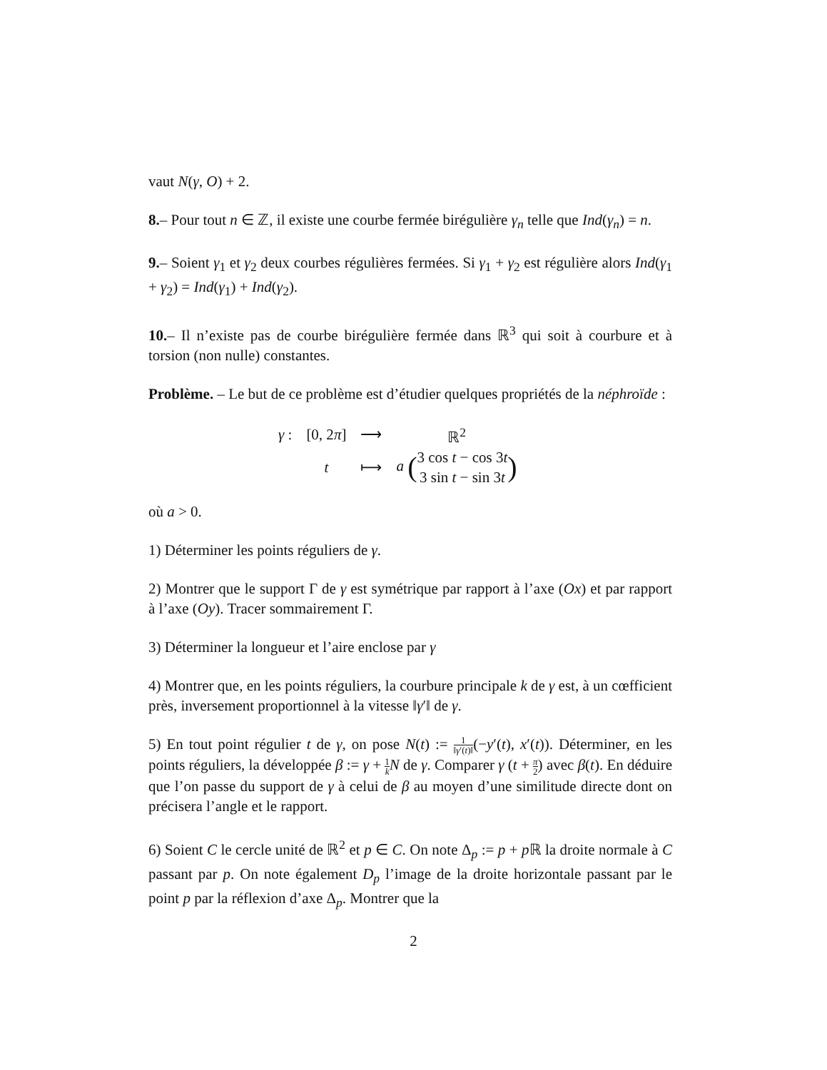vaut N(γ, O) + 2.
8.– Pour tout n ∈ ℤ, il existe une courbe fermée birégulière γ<sub>n</sub> telle que Ind(γ<sub>n</sub>) = n.
9.– Soient γ<sub>1</sub> et γ<sub>2</sub> deux courbes régulières fermées. Si γ<sub>1</sub> + γ<sub>2</sub> est régulière alors Ind(γ<sub>1</sub> + γ<sub>2</sub>) = Ind(γ<sub>1</sub>) + Ind(γ<sub>2</sub>).
10.– Il n’existe pas de courbe birégulière fermée dans ℝ<sup>3</sup> qui soit à courbure et à torsion (non nulle) constantes.
Problème. – Le but de ce problème est d’étudier quelques propriétés de la néphroïde :
| γ : | [0, 2 π ] | ⟶ | ℝ<sup>2</sup> |
| | t | ⟼ | a ( 3 cos t − cos 3 t 3 sin t − sin 3 t ) |
où a > 0.
1) Déterminer les points réguliers de γ.
2) Montrer que le support Γ de γ est symétrique par rapport à l’axe (Ox) et par rapport à l’axe (Oy). Tracer sommairement Γ.
3) Déterminer la longueur et l’aire enclose par γ
4) Montrer que, en les points réguliers, la courbure principale k de γ est, à un cœfficient près, inversement proportionnel à la vitesse ‖γ′‖ de γ.
5) En tout point régulier t de γ, on pose N(t) := 1 ‖γ′(t)‖(−y′(t), x′(t)). Déterminer, en les points réguliers, la développée β := γ + 1 k N de γ. Comparer γ (t + π 2) avec β(t). En déduire que l’on passe du support de γ à celui de β au moyen d’une similitude directe dont on précisera l’angle et le rapport.
6) Soient C le cercle unité de ℝ<sup>2</sup> et p ∈ C. On note Δ<sub>p</sub> := p + p ℝ la droite normale à C passant par p. On note également D<sub>p</sub> l’image de la droite horizontale passant par le point p par la réflexion d’axe Δ<sub>p</sub>. Montrer que la
2